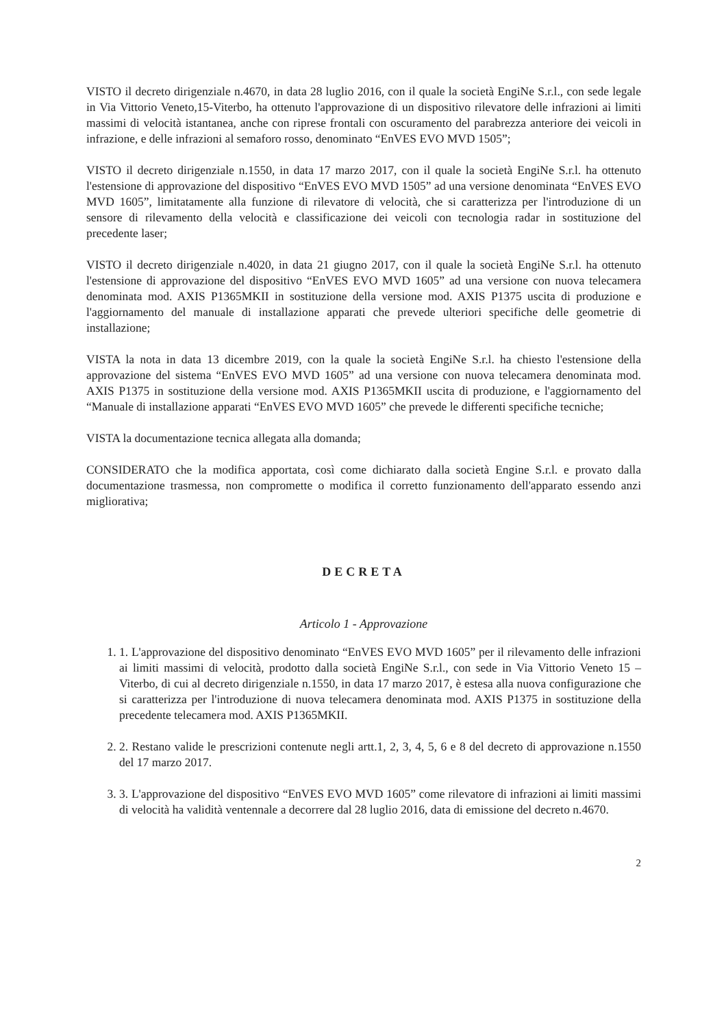VISTO il decreto dirigenziale n.4670, in data 28 luglio 2016, con il quale la società EngiNe S.r.l., con sede legale in Via Vittorio Veneto,15-Viterbo, ha ottenuto l'approvazione di un dispositivo rilevatore delle infrazioni ai limiti massimi di velocità istantanea, anche con riprese frontali con oscuramento del parabrezza anteriore dei veicoli in infrazione, e delle infrazioni al semaforo rosso, denominato “EnVES EVO MVD 1505”;
VISTO il decreto dirigenziale n.1550, in data 17 marzo 2017, con il quale la società EngiNe S.r.l. ha ottenuto l'estensione di approvazione del dispositivo “EnVES EVO MVD 1505” ad una versione denominata “EnVES EVO MVD 1605”, limitatamente alla funzione di rilevatore di velocità, che si caratterizza per l'introduzione di un sensore di rilevamento della velocità e classificazione dei veicoli con tecnologia radar in sostituzione del precedente laser;
VISTO il decreto dirigenziale n.4020, in data 21 giugno 2017, con il quale la società EngiNe S.r.l. ha ottenuto l'estensione di approvazione del dispositivo “EnVES EVO MVD 1605” ad una versione con nuova telecamera denominata mod. AXIS P1365MKII in sostituzione della versione mod. AXIS P1375 uscita di produzione e l'aggiornamento del manuale di installazione apparati che prevede ulteriori specifiche delle geometrie di installazione;
VISTA la nota in data 13 dicembre 2019, con la quale la società EngiNe S.r.l. ha chiesto l'estensione della approvazione del sistema “EnVES EVO MVD 1605” ad una versione con nuova telecamera denominata mod. AXIS P1375 in sostituzione della versione mod. AXIS P1365MKII uscita di produzione, e l'aggiornamento del “Manuale di installazione apparati “EnVES EVO MVD 1605” che prevede le differenti specifiche tecniche;
VISTA la documentazione tecnica allegata alla domanda;
CONSIDERATO che la modifica apportata, così come dichiarato dalla società Engine S.r.l. e provato dalla documentazione trasmessa, non compromette o modifica il corretto funzionamento dell'apparato essendo anzi migliorativa;
DECRETA
Articolo 1 - Approvazione
1. 1. L'approvazione del dispositivo denominato “EnVES EVO MVD 1605” per il rilevamento delle infrazioni ai limiti massimi di velocità, prodotto dalla società EngiNe S.r.l., con sede in Via Vittorio Veneto 15 – Viterbo, di cui al decreto dirigenziale n.1550, in data 17 marzo 2017, è estesa alla nuova configurazione che si caratterizza per l'introduzione di nuova telecamera denominata mod. AXIS P1375 in sostituzione della precedente telecamera mod. AXIS P1365MKII.
2. 2. Restano valide le prescrizioni contenute negli artt.1, 2, 3, 4, 5, 6 e 8 del decreto di approvazione n.1550 del 17 marzo 2017.
3. 3. L'approvazione del dispositivo “EnVES EVO MVD 1605” come rilevatore di infrazioni ai limiti massimi di velocità ha validità ventennale a decorrere dal 28 luglio 2016, data di emissione del decreto n.4670.
2